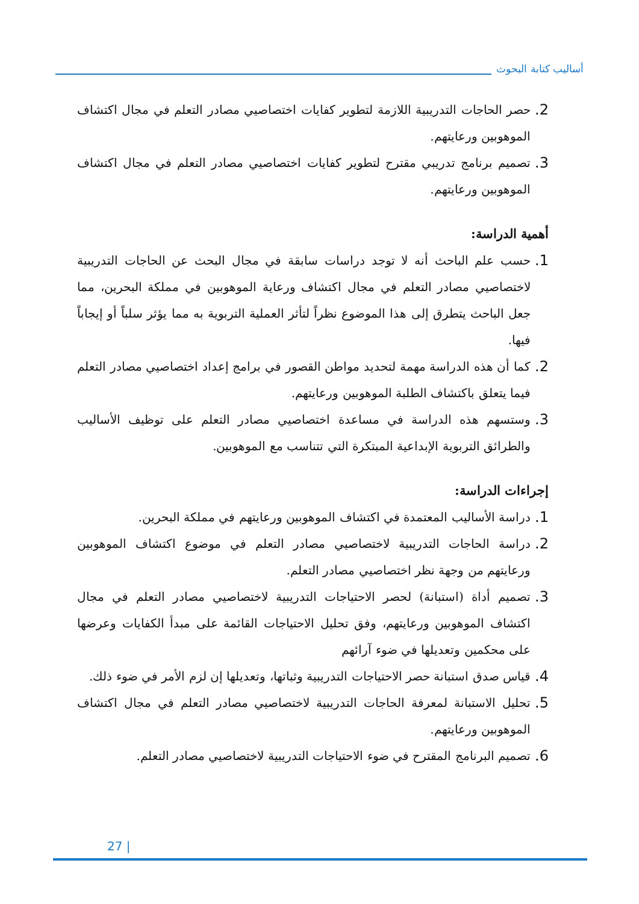أساليب كتابة البحوث
2.
حصر الحاجات التدريبية اللازمة لتطوير كفايات اختصاصيي مصادر التعلم في مجال اكتشاف الموهوبين ورعايتهم.
3.
تصميم برنامج تدريبي مقترح لتطوير كفايات اختصاصيي مصادر التعلم في مجال اكتشاف الموهوبين ورعايتهم.
أهمية الدراسة:
1.
حسب علم الباحث أنه لا توجد دراسات سابقة في مجال البحث عن الحاجات التدريبية لاختصاصيي مصادر التعلم في مجال اكتشاف ورعاية الموهوبين في مملكة البحرين، مما جعل الباحث يتطرق إلى هذا الموضوع نظراً لتأثر العملية التربوية به مما يؤثر سلباً أو إيجاباً فيها.
2.
كما أن هذه الدراسة مهمة لتحديد مواطن القصور في برامج إعداد اختصاصيي مصادر التعلم فيما يتعلق باكتشاف الطلبة الموهوبين ورعايتهم.
3.
وستسهم هذه الدراسة في مساعدة اختصاصيي مصادر التعلم على توظيف الأساليب والطرائق التربوية الإبداعية المبتكرة التي تتناسب مع الموهوبين.
إجراءات الدراسة:
1.
دراسة الأساليب المعتمدة في اكتشاف الموهوبين ورعايتهم في مملكة البحرين.
2.
دراسة الحاجات التدريبية لاختصاصيي مصادر التعلم في موضوع اكتشاف الموهوبين ورعايتهم من وجهة نظر اختصاصيي مصادر التعلم.
3.
تصميم أداة (استبانة) لحصر الاحتياجات التدريبية لاختصاصيي مصادر التعلم في مجال اكتشاف الموهوبين ورعايتهم، وفق تحليل الاحتياجات القائمة على مبدأ الكفايات وعرضها على محكمين وتعديلها في ضوء آرائهم
4.
قياس صدق استبانة حصر الاحتياجات التدريبية وثباتها، وتعديلها إن لزم الأمر في ضوء ذلك.
5.
تحليل الاستبانة لمعرفة الحاجات التدريبية لاختصاصيي مصادر التعلم في مجال اكتشاف الموهوبين ورعايتهم.
6.
تصميم البرنامج المقترح في ضوء الاحتياجات التدريبية لاختصاصيي مصادر التعلم.
27 |